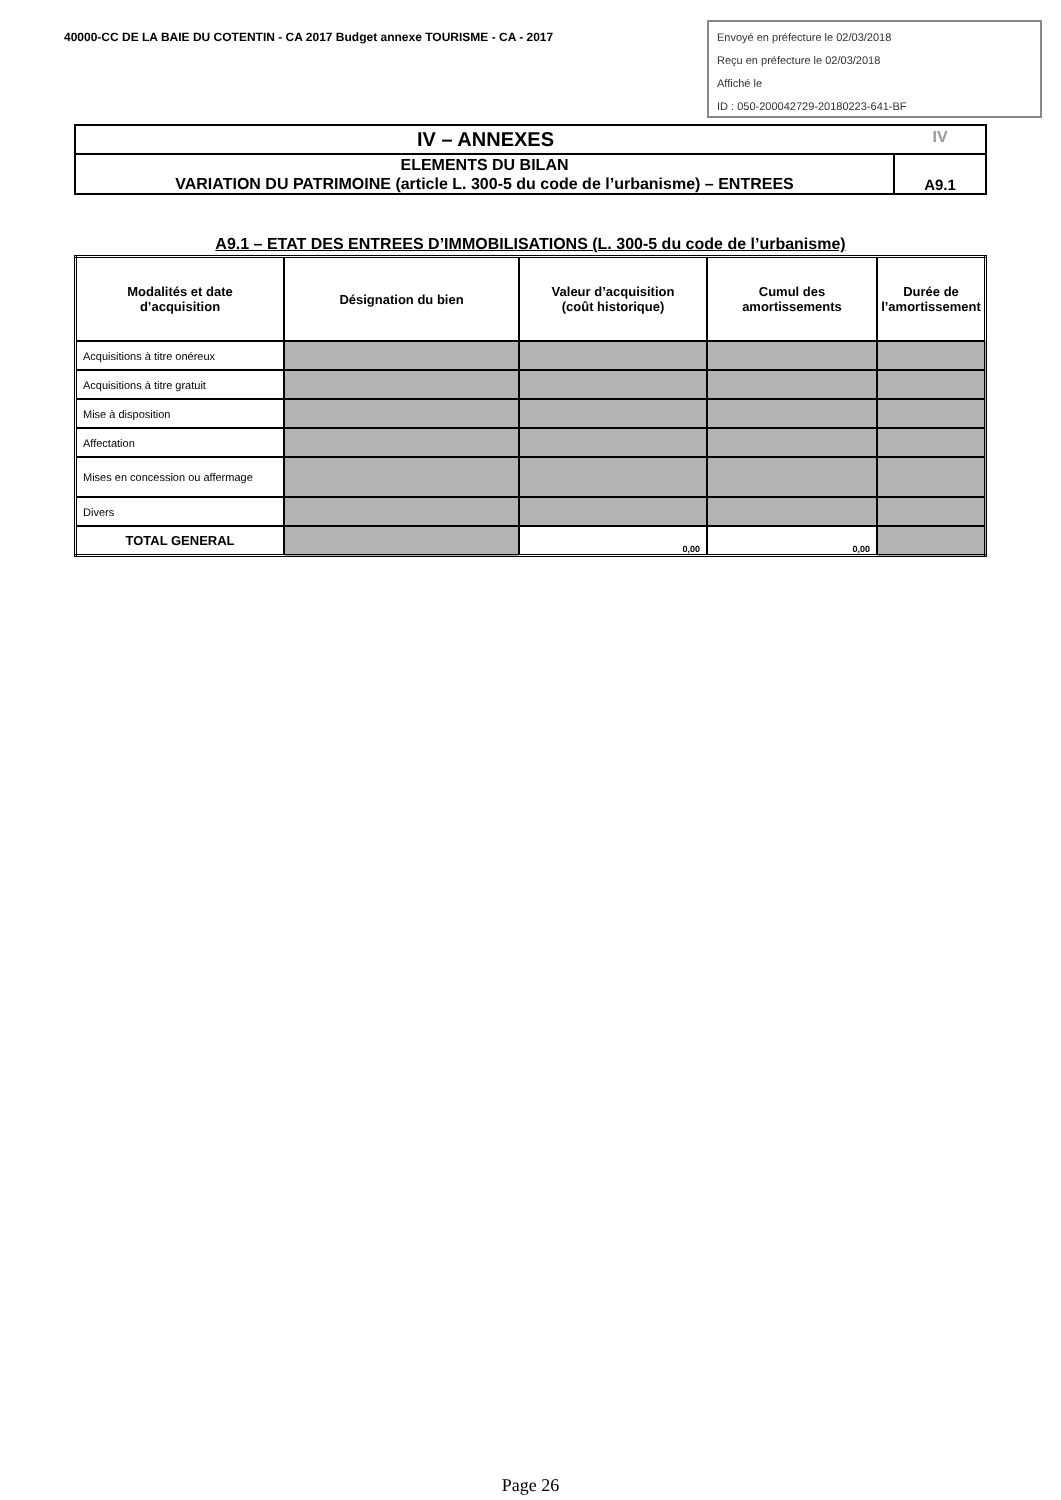40000-CC DE LA BAIE DU COTENTIN - CA 2017 Budget annexe TOURISME - CA - 2017
Envoyé en préfecture le 02/03/2018
Reçu en préfecture le 02/03/2018
Affiché le
ID : 050-200042729-20180223-641-BF
IV – ANNEXES IV
ELEMENTS DU BILAN
VARIATION DU PATRIMOINE (article L. 300-5 du code de l’urbanisme) – ENTREES
A9.1
A9.1 – ETAT DES ENTREES D’IMMOBILISATIONS (L. 300-5 du code de l’urbanisme)
| Modalités et date d’acquisition | Désignation du bien | Valeur d’acquisition (coût historique) | Cumul des amortissements | Durée de l’amortissement |
| --- | --- | --- | --- | --- |
| Acquisitions à titre onéreux | | | | |
| Acquisitions à titre gratuit | | | | |
| Mise à disposition | | | | |
| Affectation | | | | |
| Mises en concession ou affermage | | | | |
| Divers | | | | |
| TOTAL GENERAL | | 0,00 | 0,00 | |
Page 26